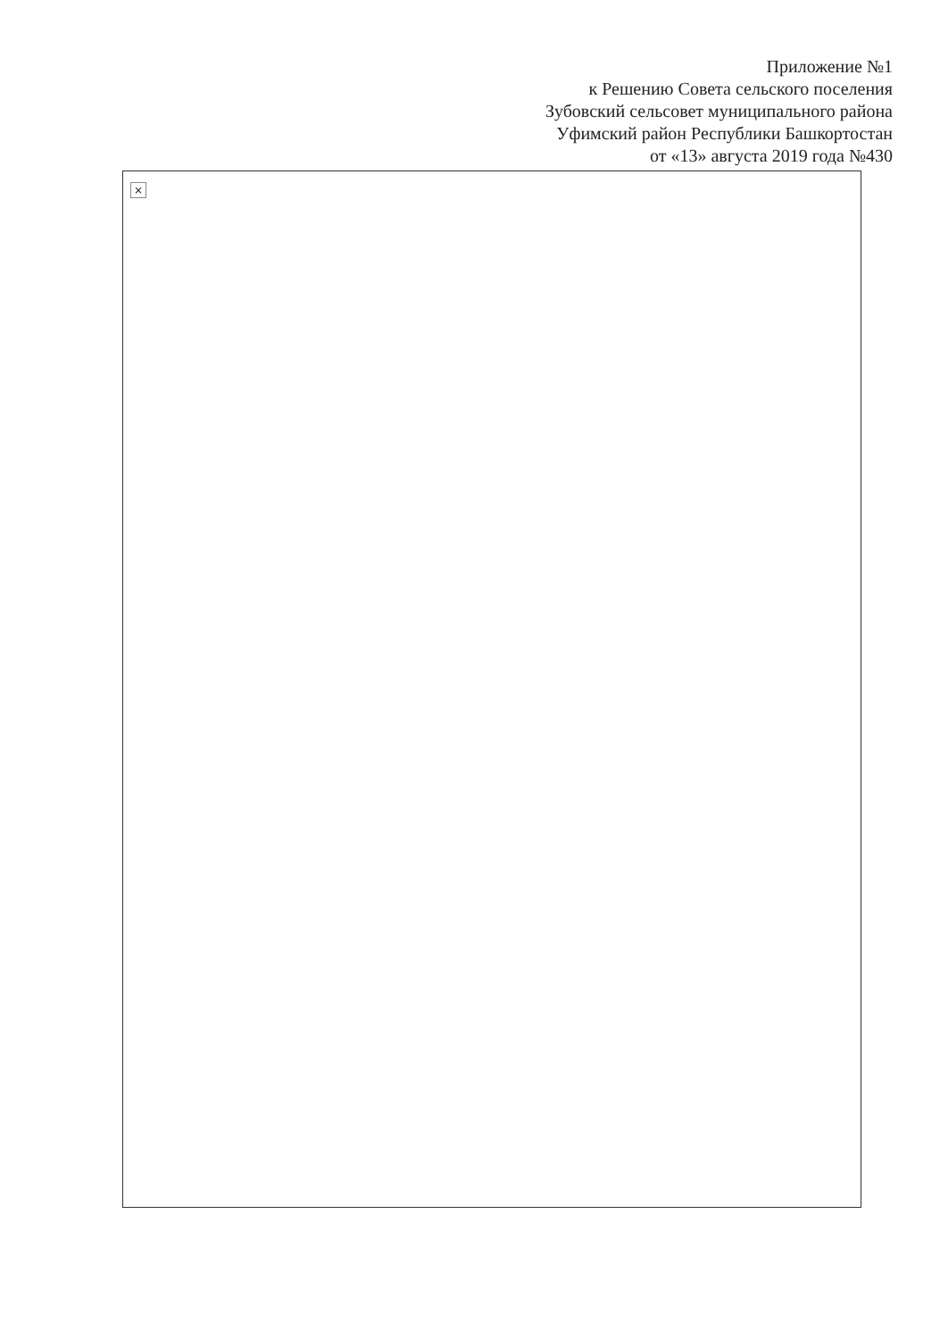Приложение №1
к Решению Совета сельского поселения
Зубовский сельсовет муниципального района
Уфимский район Республики Башкортостан
от «13» августа 2019 года №430
×